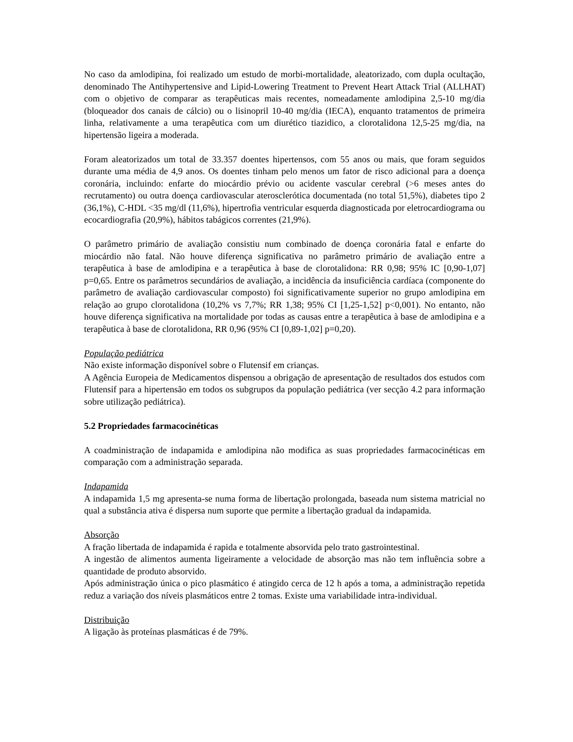No caso da amlodipina, foi realizado um estudo de morbi-mortalidade, aleatorizado, com dupla ocultação, denominado The Antihypertensive and Lipid-Lowering Treatment to Prevent Heart Attack Trial (ALLHAT) com o objetivo de comparar as terapêuticas mais recentes, nomeadamente amlodipina 2,5-10 mg/dia (bloqueador dos canais de cálcio) ou o lisinopril 10-40 mg/dia (IECA), enquanto tratamentos de primeira linha, relativamente a uma terapêutica com um diurético tiazidico, a clorotalidona 12,5-25 mg/dia, na hipertensão ligeira a moderada.
Foram aleatorizados um total de 33.357 doentes hipertensos, com 55 anos ou mais, que foram seguidos durante uma média de 4,9 anos. Os doentes tinham pelo menos um fator de risco adicional para a doença coronária, incluindo: enfarte do miocárdio prévio ou acidente vascular cerebral (>6 meses antes do recrutamento) ou outra doença cardiovascular aterosclerótica documentada (no total 51,5%), diabetes tipo 2 (36,1%), C-HDL <35 mg/dl (11,6%), hipertrofia ventricular esquerda diagnosticada por eletrocardiograma ou ecocardiografia (20,9%), hábitos tabágicos correntes (21,9%).
O parâmetro primário de avaliação consistiu num combinado de doença coronária fatal e enfarte do miocárdio não fatal. Não houve diferença significativa no parâmetro primário de avaliação entre a terapêutica à base de amlodipina e a terapêutica à base de clorotalidona: RR 0,98; 95% IC [0,90-1,07] p=0,65. Entre os parâmetros secundários de avaliação, a incidência da insuficiência cardíaca (componente do parâmetro de avaliação cardiovascular composto) foi significativamente superior no grupo amlodipina em relação ao grupo clorotalidona (10,2% vs 7,7%; RR 1,38; 95% CI [1,25-1,52] p<0,001). No entanto, não houve diferença significativa na mortalidade por todas as causas entre a terapêutica à base de amlodipina e a terapêutica à base de clorotalidona, RR 0,96 (95% CI [0,89-1,02] p=0,20).
População pediátrica
Não existe informação disponível sobre o Flutensif em crianças.
A Agência Europeia de Medicamentos dispensou a obrigação de apresentação de resultados dos estudos com Flutensif para a hipertensão em todos os subgrupos da população pediátrica (ver secção 4.2 para informação sobre utilização pediátrica).
5.2 Propriedades farmacocinéticas
A coadministração de indapamida e amlodipina não modifica as suas propriedades farmacocinéticas em comparação com a administração separada.
Indapamida
A indapamida 1,5 mg apresenta-se numa forma de libertação prolongada, baseada num sistema matricial no qual a substância ativa é dispersa num suporte que permite a libertação gradual da indapamida.
Absorção
A fração libertada de indapamida é rapida e totalmente absorvida pelo trato gastrointestinal.
A ingestão de alimentos aumenta ligeiramente a velocidade de absorção mas não tem influência sobre a quantidade de produto absorvido.
Após administração única o pico plasmático é atingido cerca de 12 h após a toma, a administração repetida reduz a variação dos níveis plasmáticos entre 2 tomas. Existe uma variabilidade intra-individual.
Distribuição
A ligação às proteínas plasmáticas é de 79%.